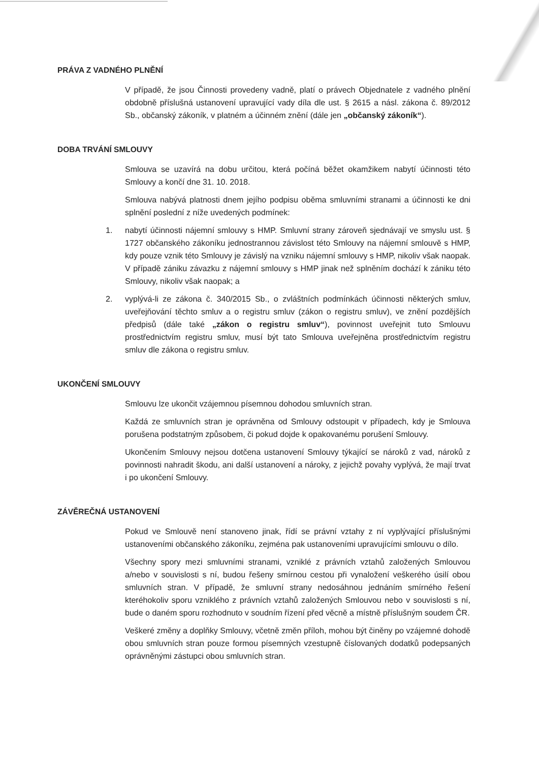PRÁVA Z VADNÉHO PLNĚNÍ
V případě, že jsou Činnosti provedeny vadně, platí o právech Objednatele z vadného plnění obdobně příslušná ustanovení upravující vady díla dle ust. § 2615 a násl. zákona č. 89/2012 Sb., občanský zákoník, v platném a účinném znění (dále jen „občanský zákoník“).
DOBA TRVÁNÍ SMLOUVY
Smlouva se uzavírá na dobu určitou, která počíná běžet okamžikem nabytí účinnosti této Smlouvy a končí dne 31. 10. 2018.
Smlouva nabývá platnosti dnem jejího podpisu oběma smluvními stranami a účinnosti ke dni splnění poslední z níže uvedených podmínek:
1. nabytí účinnosti nájemní smlouvy s HMP. Smluvní strany zároveň sjednávají ve smyslu ust. § 1727 občanského zákoníku jednostrannou závislost této Smlouvy na nájemní smlouvě s HMP, kdy pouze vznik této Smlouvy je závislý na vzniku nájemní smlouvy s HMP, nikoliv však naopak. V případě zániku závazku z nájemní smlouvy s HMP jinak než splněním dochází k zániku této Smlouvy, nikoliv však naopak; a
2. vyplývá-li ze zákona č. 340/2015 Sb., o zvláštních podmínkách účinnosti některých smluv, uveřejňování těchto smluv a o registru smluv (zákon o registru smluv), ve znění pozdějších předpisů (dále také „zákon o registru smluv“), povinnost uveřejnit tuto Smlouvu prostřednictvím registru smluv, musí být tato Smlouva uveřejněna prostřednictvím registru smluv dle zákona o registru smluv.
UKONČENÍ SMLOUVY
Smlouvu lze ukončit vzájemnou písemnou dohodou smluvních stran.
Každá ze smluvních stran je oprávněna od Smlouvy odstoupit v případech, kdy je Smlouva porušena podstatným způsobem, či pokud dojde k opakovanému porušení Smlouvy.
Ukončením Smlouvy nejsou dotčena ustanovení Smlouvy týkající se nároků z vad, nároků z povinnosti nahradit škodu, ani další ustanovení a nároky, z jejichž povahy vyplývá, že mají trvat i po ukončení Smlouvy.
ZÁVĚREČNÁ USTANOVENÍ
Pokud ve Smlouvě není stanoveno jinak, řídí se právní vztahy z ní vyplývající příslušnými ustanoveními občanského zákoníku, zejména pak ustanoveními upravujícími smlouvu o dílo.
Všechny spory mezi smluvními stranami, vzniklé z právních vztahů založených Smlouvou a/nebo v souvislosti s ní, budou řešeny smírnou cestou při vynaložení veškerého úsilí obou smluvních stran. V případě, že smluvní strany nedosáhnou jednáním smírného řešení kteréhokoliv sporu vzniklého z právních vztahů založených Smlouvou nebo v souvislosti s ní, bude o daném sporu rozhodnuto v soudním řízení před věcně a místně příslušným soudem ČR.
Veškeré změny a doplňky Smlouvy, včetně změn příloh, mohou být činěny po vzájemné dohodě obou smluvních stran pouze formou písemných vzestupně číslovaných dodatků podepsaných oprávněnými zástupci obou smluvních stran.